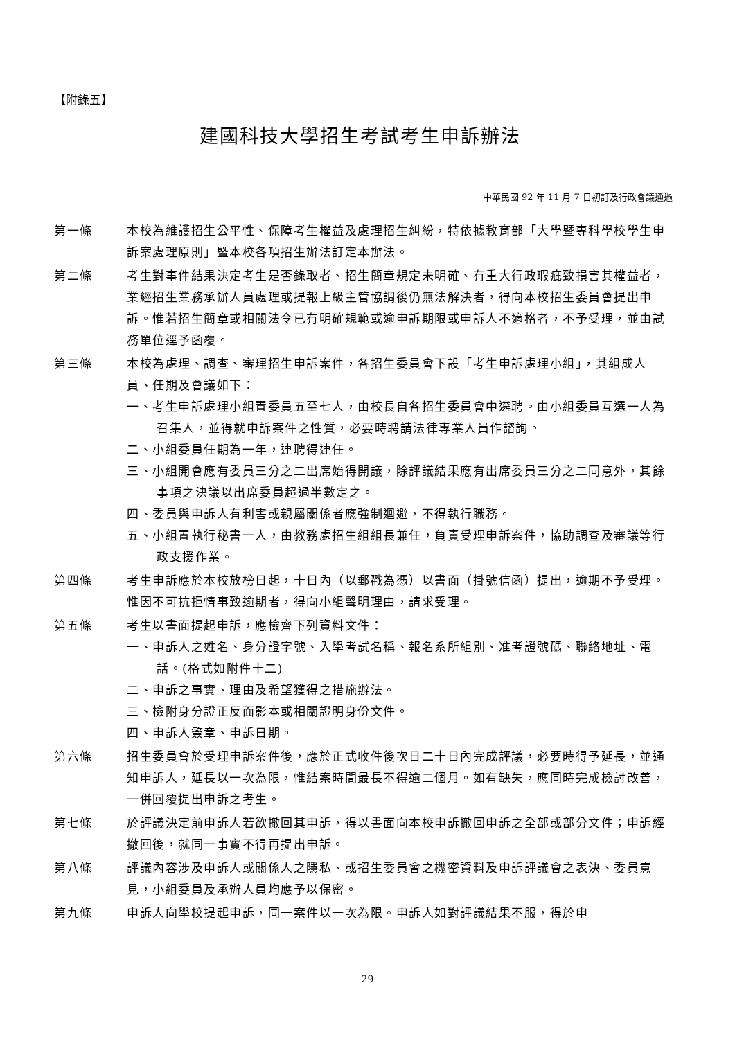【附錄五】
建國科技大學招生考試考生申訴辦法
中華民國 92 年 11 月 7 日初訂及行政會議通過
第一條 本校為維護招生公平性、保障考生權益及處理招生糾紛，特依據教育部「大學暨專科學校學生申訴案處理原則」暨本校各項招生辦法訂定本辦法。
第二條 考生對事件結果決定考生是否錄取者、招生簡章規定未明確、有重大行政瑕疵致損害其權益者，業經招生業務承辦人員處理或提報上級主管協調後仍無法解決者，得向本校招生委員會提出申訴。惟若招生簡章或相關法令已有明確規範或逾申訴期限或申訴人不適格者，不予受理，並由試務單位逕予函覆。
第三條 本校為處理、調查、審理招生申訴案件，各招生委員會下設「考生申訴處理小組」，其組成人員、任期及會議如下：
一、考生申訴處理小組置委員五至七人，由校長自各招生委員會中遴聘。由小組委員互選一人為召集人，並得就申訴案件之性質，必要時聘請法律專業人員作諮詢。
二、小組委員任期為一年，連聘得連任。
三、小組開會應有委員三分之二出席始得開議，除評議結果應有出席委員三分之二同意外，其餘事項之決議以出席委員超過半數定之。
四、委員與申訴人有利害或親屬關係者應強制迴避，不得執行職務。
五、小組置執行秘書一人，由教務處招生組組長兼任，負責受理申訴案件，協助調查及審議等行政支援作業。
第四條 考生申訴應於本校放榜日起，十日內（以郵戳為憑）以書面（掛號信函）提出，逾期不予受理。惟因不可抗拒情事致逾期者，得向小組聲明理由，請求受理。
第五條 考生以書面提起申訴，應檢齊下列資料文件：
一、申訴人之姓名、身分證字號、入學考試名稱、報名系所組別、准考證號碼、聯絡地址、電話。(格式如附件十二)
二、申訴之事實、理由及希望獲得之措施辦法。
三、檢附身分證正反面影本或相關證明身份文件。
四、申訴人簽章、申訴日期。
第六條 招生委員會於受理申訴案件後，應於正式收件後次日二十日內完成評議，必要時得予延長，並通知申訴人，延長以一次為限，惟結案時間最長不得逾二個月。如有缺失，應同時完成檢討改善，一併回覆提出申訴之考生。
第七條 於評議決定前申訴人若欲撤回其申訴，得以書面向本校申訴撤回申訴之全部或部分文件；申訴經撤回後，就同一事實不得再提出申訴。
第八條 評議內容涉及申訴人或關係人之隱私、或招生委員會之機密資料及申訴評議會之表決、委員意見，小組委員及承辦人員均應予以保密。
第九條 申訴人向學校提起申訴，同一案件以一次為限。申訴人如對評議結果不服，得於申
29